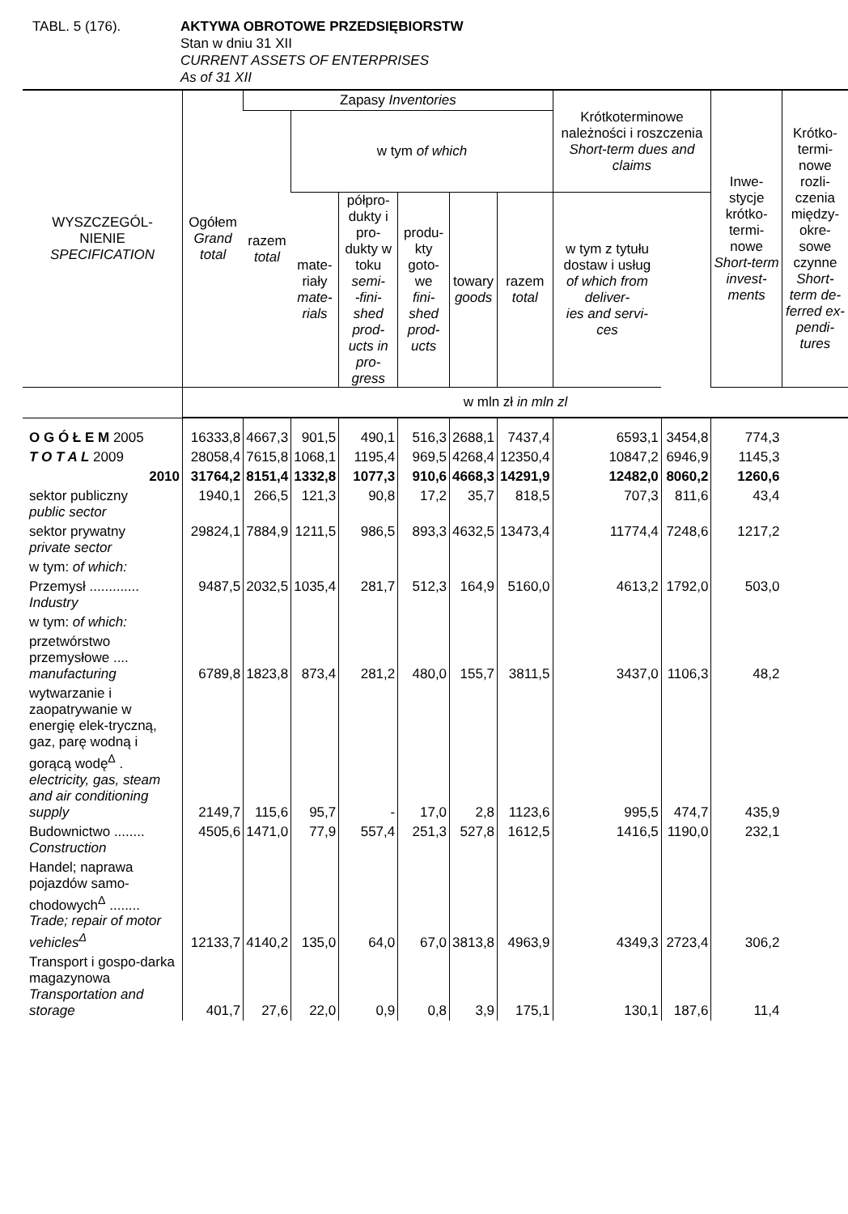TABL. 5 (176). AKTYWA OBROTOWE PRZEDSIĘBIORSTW
Stan w dniu 31 XII
CURRENT ASSETS OF ENTERPRISES
As of 31 XII
| WYSZCZEGÓL- NIENIE SPECIFICATION | Ogółem Grand total | Zapasy Inventories | | | | | | Krótkoterminowe należności i roszczenia Short-term dues and claims | | Inwe- stycje krótko- termi- nowe Short-term invest- ments | Krótko- termi- nowe rozli- czenia między- okre- sowe czynne Short-term de- ferred ex- pendi- tures |
| --- | --- | --- | --- | --- | --- | --- | --- | --- | --- | --- | --- |
| | | razem total | w tym of which | | | | | | | | |
| | | | mate- riały mate- rials | półpro- dukty i pro- dukty w toku semi- -fini- shed prod- ucts in pro- gress | produ- kty goto- we fini- shed prod- ucts | towary goods | razem total | w tym z tytułu dostaw i usług of which from deliver- ies and servi- ces | | | |
| | w mln zł in mln zl | | | | | | | | | | |
| O G Ó Ł E M 2005 | 16333,8 | 4667,3 | 901,5 | 490,1 | 516,3 | 2688,1 | 7437,4 | 6593,1 | 3454,8 | 774,3 | |
| T O T A L 2009 | 28058,4 | 7615,8 | 1068,1 | 1195,4 | 969,5 | 4268,4 | 12350,4 | 10847,2 | 6946,9 | 1145,3 | |
| 2010 | 31764,2 | 8151,4 | 1332,8 | 1077,3 | 910,6 | 4668,3 | 14291,9 | 12482,0 | 8060,2 | 1260,6 | |
| sektor publiczny public sector | 1940,1 | 266,5 | 121,3 | 90,8 | 17,2 | 35,7 | 818,5 | 707,3 | 811,6 | 43,4 | |
| sektor prywatny private sector | 29824,1 | 7884,9 | 1211,5 | 986,5 | 893,3 | 4632,5 | 13473,4 | 11774,4 | 7248,6 | 1217,2 | |
| w tym: of which: | | | | | | | | | | | |
| Przemysł ............. Industry | 9487,5 | 2032,5 | 1035,4 | 281,7 | 512,3 | 164,9 | 5160,0 | 4613,2 | 1792,0 | 503,0 | |
| w tym: of which: | | | | | | | | | | | |
| przetwórstwo przemysłowe .... manufacturing | 6789,8 | 1823,8 | 873,4 | 281,2 | 480,0 | 155,7 | 3811,5 | 3437,0 | 1106,3 | 48,2 | |
| wytwarzanie i zaopatrywanie w energię elek-trycz­ną, gaz, parę wodną i gorącą wodę<sup>Δ</sup> . electricity, gas, steam and air conditioning supply | 2149,7 | 115,6 | 95,7 | - | 17,0 | 2,8 | 1123,6 | 995,5 | 474,7 | 435,9 | |
| Budownictwo ........ Construction | 4505,6 | 1471,0 | 77,9 | 557,4 | 251,3 | 527,8 | 1612,5 | 1416,5 | 1190,0 | 232,1 | |
| Handel; naprawa pojazdów samo-chodowych<sup>Δ</sup> ........ Trade; repair of motor vehicles<sup>Δ</sup> | 12133,7 | 4140,2 | 135,0 | 64,0 | 67,0 | 3813,8 | 4963,9 | 4349,3 | 2723,4 | 306,2 | |
| Transport i gospo-darka magazynowa Transportation and storage | 401,7 | 27,6 | 22,0 | 0,9 | 0,8 | 3,9 | 175,1 | 130,1 | 187,6 | 11,4 | |